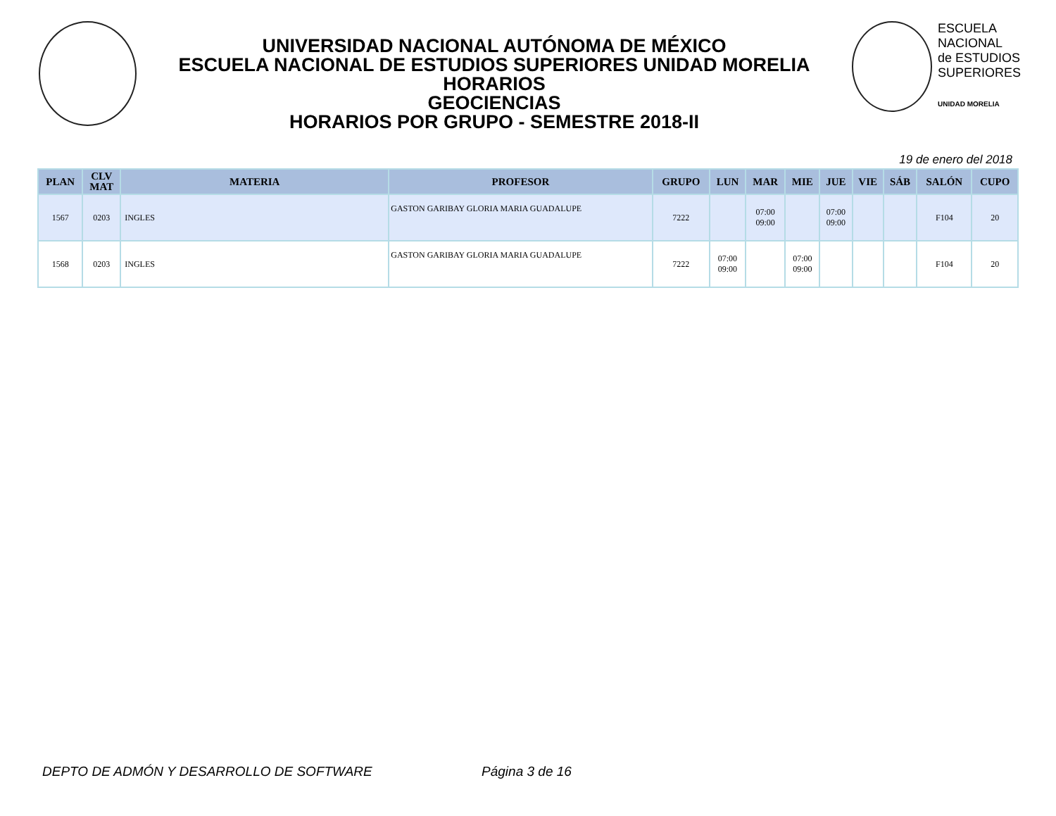UNIVERSIDAD NACIONAL AUTÓNOMA DE MÉXICO
ESCUELA NACIONAL DE ESTUDIOS SUPERIORES UNIDAD MORELIA
HORARIOS
GEOCIENCIAS
HORARIOS POR GRUPO - SEMESTRE 2018-II
ESCUELA
NACIONAL
de ESTUDIOS
SUPERIORES
UNIDAD MORELIA
19 de enero del 2018
| PLAN | CLV MAT | MATERIA | PROFESOR | GRUPO | LUN | MAR | MIE | JUE | VIE | SÁB | SALÓN | CUPO |
| --- | --- | --- | --- | --- | --- | --- | --- | --- | --- | --- | --- | --- |
| 1567 | 0203 | INGLES | GASTON GARIBAY GLORIA MARIA GUADALUPE | 7222 | | 07:00 09:00 | | 07:00 09:00 | | | F104 | 20 |
| 1568 | 0203 | INGLES | GASTON GARIBAY GLORIA MARIA GUADALUPE | 7222 | 07:00 09:00 | | 07:00 09:00 | | | | F104 | 20 |
DEPTO DE ADMÓN Y DESARROLLO DE SOFTWARE Página 3 de 16